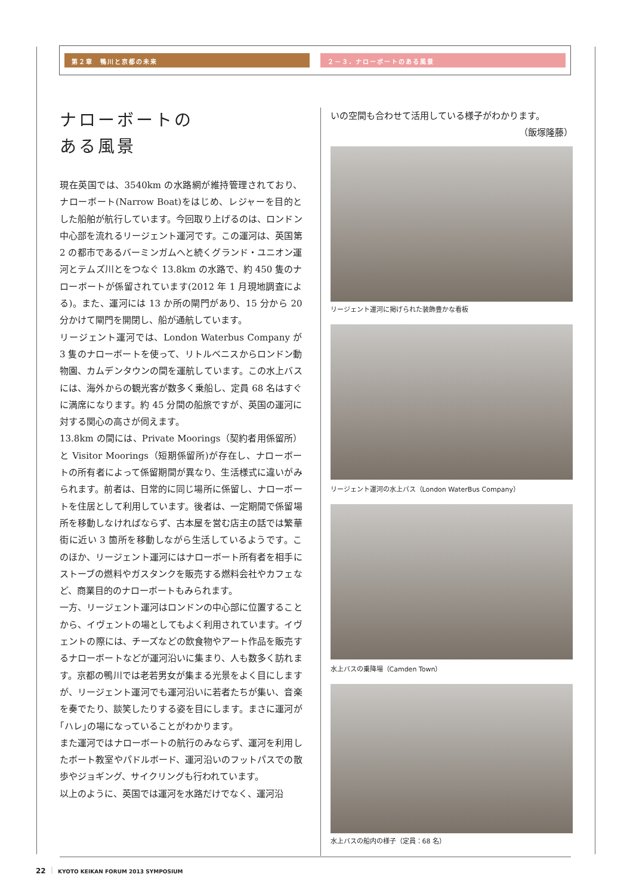第２章　鴨川と京都の未来 ２－３. ナローボートのある風景
ナローボートの
ある風景
現在英国では、3540km の水路網が維持管理されており、ナローボート(Narrow Boat)をはじめ、レジャーを目的とした船舶が航行しています。今回取り上げるのは、ロンドン中心部を流れるリージェント運河です。この運河は、英国第 2 の都市であるバーミンガムへと続くグランド・ユニオン運河とテムズ川とをつなぐ 13.8km の水路で、約 450 隻のナローボートが係留されています(2012 年 1 月現地調査による)。また、運河には 13 か所の閘門があり、15 分から 20 分かけて閘門を開閉し、船が通航しています。
リージェント運河では、London Waterbus Company が 3 隻のナローボートを使って、リトルベニスからロンドン動物園、カムデンタウンの間を運航しています。この水上バスには、海外からの観光客が数多く乗船し、定員 68 名はすぐに満席になります。約 45 分間の船旅ですが、英国の運河に対する関心の高さが伺えます。
13.8km の間には、Private Moorings（契約者用係留所）と Visitor Moorings（短期係留所)が存在し、ナローボートの所有者によって係留期間が異なり、生活様式に違いがみられます。前者は、日常的に同じ場所に係留し、ナローボートを住居として利用しています。後者は、一定期間で係留場所を移動しなければならず、古本屋を営む店主の話では繁華街に近い 3 箇所を移動しながら生活しているようです。このほか、リージェント運河にはナローボート所有者を相手にストーブの燃料やガスタンクを販売する燃料会社やカフェなど、商業目的のナローボートもみられます。
一方、リージェント運河はロンドンの中心部に位置することから、イヴェントの場としてもよく利用されています。イヴェントの際には、チーズなどの飲食物やアート作品を販売するナローボートなどが運河沿いに集まり、人も数多く訪れます。京都の鴨川では老若男女が集まる光景をよく目にしますが、リージェント運河でも運河沿いに若者たちが集い、音楽を奏でたり、談笑したりする姿を目にします。まさに運河が｢ハレ｣の場になっていることがわかります。
また運河ではナローボートの航行のみならず、運河を利用したボート教室やパドルボード、運河沿いのフットパスでの散歩やジョギング、サイクリングも行われています。
以上のように、英国では運河を水路だけでなく、運河沿
いの空間も合わせて活用している様子がわかります。
（飯塚隆藤）
リージェント運河に掲げられた装飾豊かな看板
リージェント運河の水上バス（London WaterBus Company）
水上バスの乗降場（Camden Town）
水上バスの船内の様子（定員：68 名）
22 ｜ KYOTO KEIKAN FORUM 2013 SYMPOSIUM